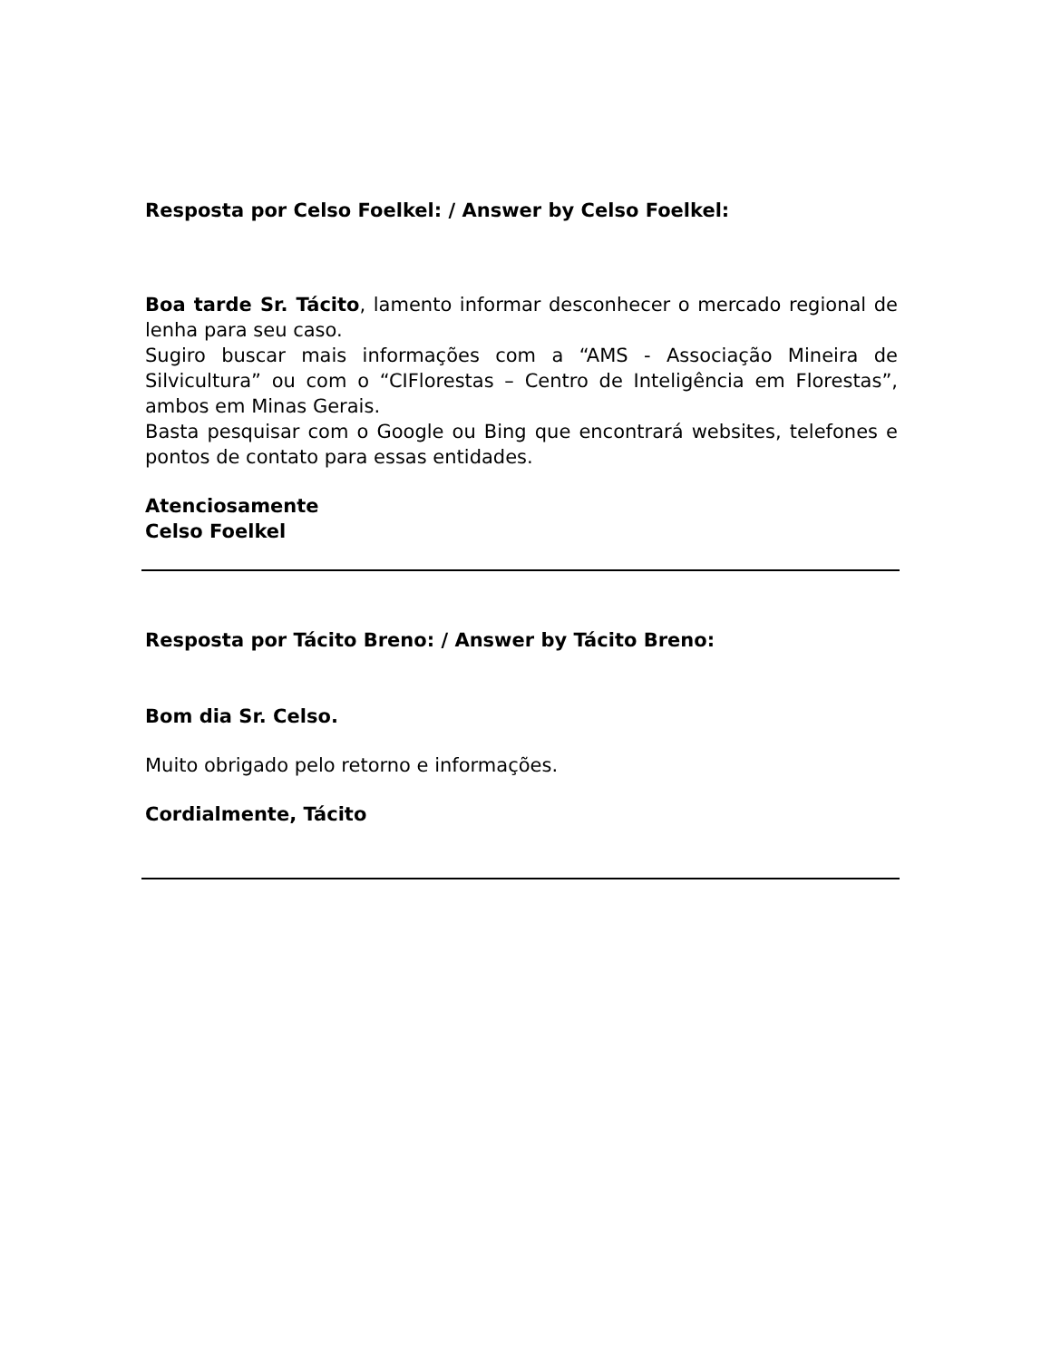Resposta por Celso Foelkel: / Answer by Celso Foelkel:
Boa tarde Sr. Tácito, lamento informar desconhecer o mercado regional de lenha para seu caso.
Sugiro buscar mais informações com a “AMS - Associação Mineira de Silvicultura” ou com o “CIFlorestas – Centro de Inteligência em Florestas”, ambos em Minas Gerais.
Basta pesquisar com o Google ou Bing que encontrará websites, telefones e pontos de contato para essas entidades.
Atenciosamente
Celso Foelkel
Resposta por Tácito Breno: / Answer by Tácito Breno:
Bom dia Sr. Celso.
Muito obrigado pelo retorno e informações.
Cordialmente, Tácito